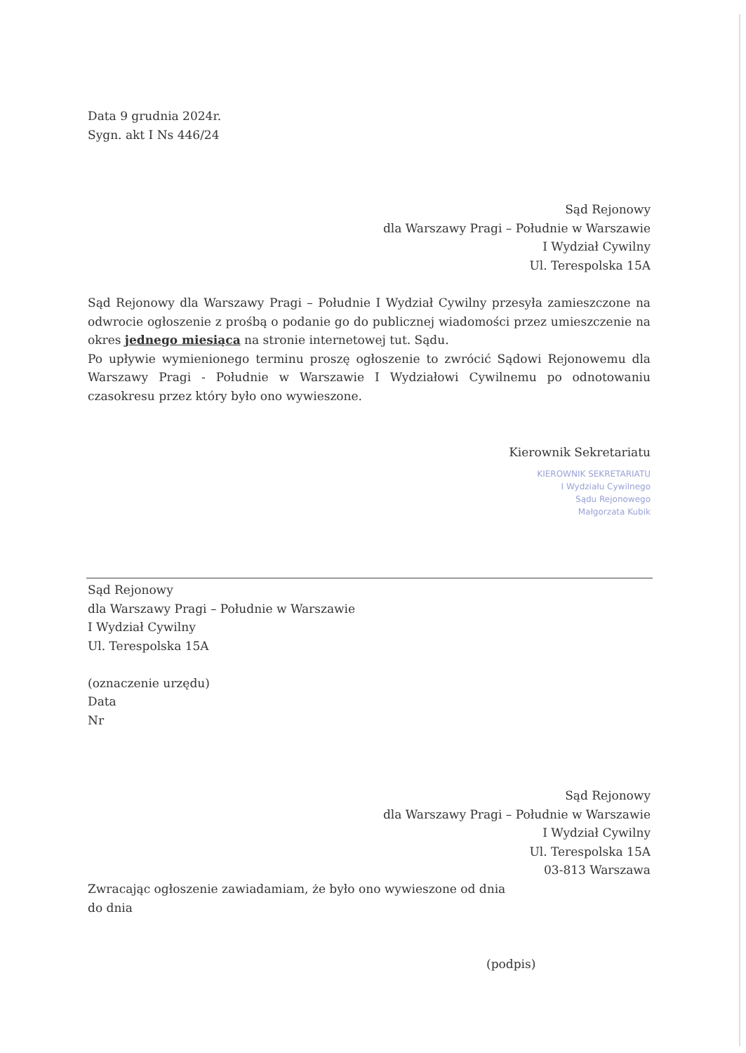Data 9 grudnia 2024r.
Sygn. akt I Ns 446/24
Sąd Rejonowy
dla Warszawy Pragi – Południe w Warszawie
I Wydział Cywilny
Ul. Terespolska 15A
Sąd Rejonowy dla Warszawy Pragi – Południe I Wydział Cywilny przesyła zamieszczone na odwrocie ogłoszenie z prośbą o podanie go do publicznej wiadomości przez umieszczenie na okres jednego miesiąca na stronie internetowej tut. Sądu.
Po upływie wymienionego terminu proszę ogłoszenie to zwrócić Sądowi Rejonowemu dla Warszawy Pragi - Południe w Warszawie I Wydziałowi Cywilnemu po odnotowaniu czasokresu przez który było ono wywieszone.
Kierownik Sekretariatu
KIEROWNIK SEKRETARIATU
I Wydziału Cywilnego
Sądu Rejonowego
Małgorzata Kubik
Sąd Rejonowy
dla Warszawy Pragi – Południe w Warszawie
I Wydział Cywilny
Ul. Terespolska 15A
(oznaczenie urzędu)
Data
Nr
Sąd Rejonowy
dla Warszawy Pragi – Południe w Warszawie
I Wydział Cywilny
Ul. Terespolska 15A
03-813 Warszawa
Zwracając ogłoszenie zawiadamiam, że było ono wywieszone od dnia
do dnia
(podpis)